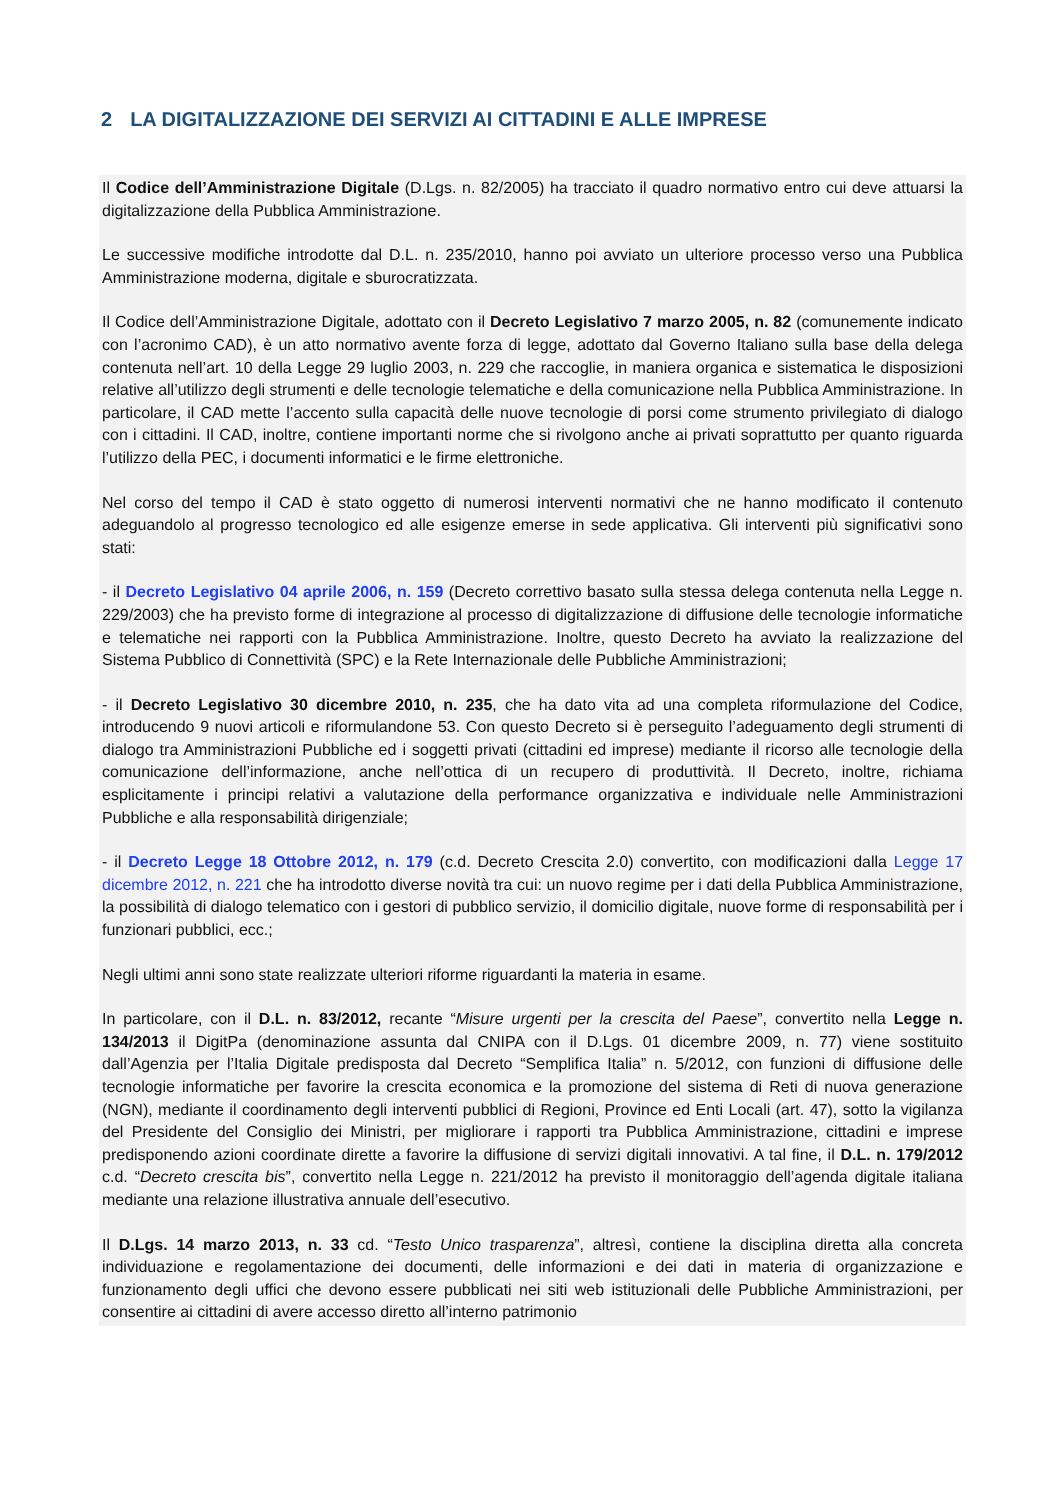2 LA DIGITALIZZAZIONE DEI SERVIZI AI CITTADINI E ALLE IMPRESE
Il Codice dell’Amministrazione Digitale (D.Lgs. n. 82/2005) ha tracciato il quadro normativo entro cui deve attuarsi la digitalizzazione della Pubblica Amministrazione.
Le successive modifiche introdotte dal D.L. n. 235/2010, hanno poi avviato un ulteriore processo verso una Pubblica Amministrazione moderna, digitale e sburocratizzata.
Il Codice dell’Amministrazione Digitale, adottato con il Decreto Legislativo 7 marzo 2005, n. 82 (comunemente indicato con l’acronimo CAD), è un atto normativo avente forza di legge, adottato dal Governo Italiano sulla base della delega contenuta nell’art. 10 della Legge 29 luglio 2003, n. 229 che raccoglie, in maniera organica e sistematica le disposizioni relative all’utilizzo degli strumenti e delle tecnologie telematiche e della comunicazione nella Pubblica Amministrazione. In particolare, il CAD mette l’accento sulla capacità delle nuove tecnologie di porsi come strumento privilegiato di dialogo con i cittadini. Il CAD, inoltre, contiene importanti norme che si rivolgono anche ai privati soprattutto per quanto riguarda l’utilizzo della PEC, i documenti informatici e le firme elettroniche.
Nel corso del tempo il CAD è stato oggetto di numerosi interventi normativi che ne hanno modificato il contenuto adeguandolo al progresso tecnologico ed alle esigenze emerse in sede applicativa. Gli interventi più significativi sono stati:
- il Decreto Legislativo 04 aprile 2006, n. 159 (Decreto correttivo basato sulla stessa delega contenuta nella Legge n. 229/2003) che ha previsto forme di integrazione al processo di digitalizzazione di diffusione delle tecnologie informatiche e telematiche nei rapporti con la Pubblica Amministrazione. Inoltre, questo Decreto ha avviato la realizzazione del Sistema Pubblico di Connettività (SPC) e la Rete Internazionale delle Pubbliche Amministrazioni;
- il Decreto Legislativo 30 dicembre 2010, n. 235, che ha dato vita ad una completa riformulazione del Codice, introducendo 9 nuovi articoli e riformulandone 53. Con questo Decreto si è perseguito l’adeguamento degli strumenti di dialogo tra Amministrazioni Pubbliche ed i soggetti privati (cittadini ed imprese) mediante il ricorso alle tecnologie della comunicazione dell’informazione, anche nell’ottica di un recupero di produttività. Il Decreto, inoltre, richiama esplicitamente i principi relativi a valutazione della performance organizzativa e individuale nelle Amministrazioni Pubbliche e alla responsabilità dirigenziale;
- il Decreto Legge 18 Ottobre 2012, n. 179 (c.d. Decreto Crescita 2.0) convertito, con modificazioni dalla Legge 17 dicembre 2012, n. 221 che ha introdotto diverse novità tra cui: un nuovo regime per i dati della Pubblica Amministrazione, la possibilità di dialogo telematico con i gestori di pubblico servizio, il domicilio digitale, nuove forme di responsabilità per i funzionari pubblici, ecc.;
Negli ultimi anni sono state realizzate ulteriori riforme riguardanti la materia in esame.
In particolare, con il D.L. n. 83/2012, recante “Misure urgenti per la crescita del Paese”, convertito nella Legge n. 134/2013 il DigitPa (denominazione assunta dal CNIPA con il D.Lgs. 01 dicembre 2009, n. 77) viene sostituito dall’Agenzia per l’Italia Digitale predisposta dal Decreto “Semplifica Italia” n. 5/2012, con funzioni di diffusione delle tecnologie informatiche per favorire la crescita economica e la promozione del sistema di Reti di nuova generazione (NGN), mediante il coordinamento degli interventi pubblici di Regioni, Province ed Enti Locali (art. 47), sotto la vigilanza del Presidente del Consiglio dei Ministri, per migliorare i rapporti tra Pubblica Amministrazione, cittadini e imprese predisponendo azioni coordinate dirette a favorire la diffusione di servizi digitali innovativi. A tal fine, il D.L. n. 179/2012 c.d. “Decreto crescita bis”, convertito nella Legge n. 221/2012 ha previsto il monitoraggio dell’agenda digitale italiana mediante una relazione illustrativa annuale dell’esecutivo.
Il D.Lgs. 14 marzo 2013, n. 33 cd. “Testo Unico trasparenza”, altresì, contiene la disciplina diretta alla concreta individuazione e regolamentazione dei documenti, delle informazioni e dei dati in materia di organizzazione e funzionamento degli uffici che devono essere pubblicati nei siti web istituzionali delle Pubbliche Amministrazioni, per consentire ai cittadini di avere accesso diretto all’interno patrimonio